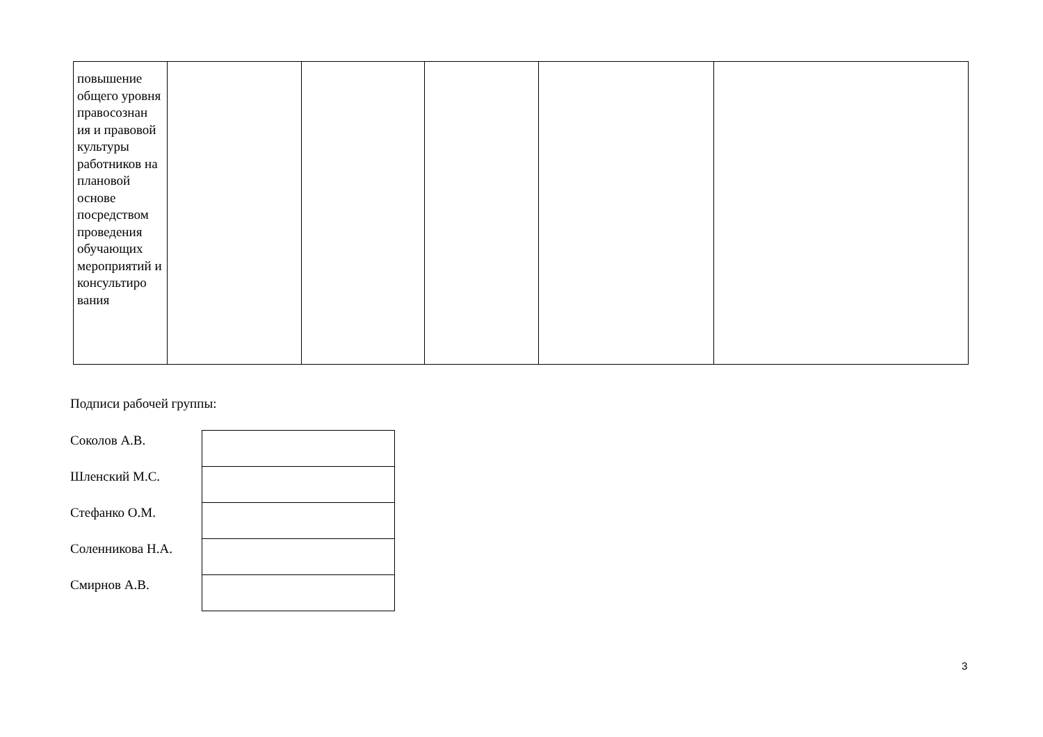| повышение общего уровня правосознан ия и правовой культуры работников на плановой основе посредством проведения обучающих мероприятий и консультиро вания | | | | | |
Подписи рабочей группы:
| Соколов А.В. | |
| Шленский М.С. | |
| Стефанко О.М. | |
| Соленникова Н.А. | |
| Смирнов А.В. | |
3